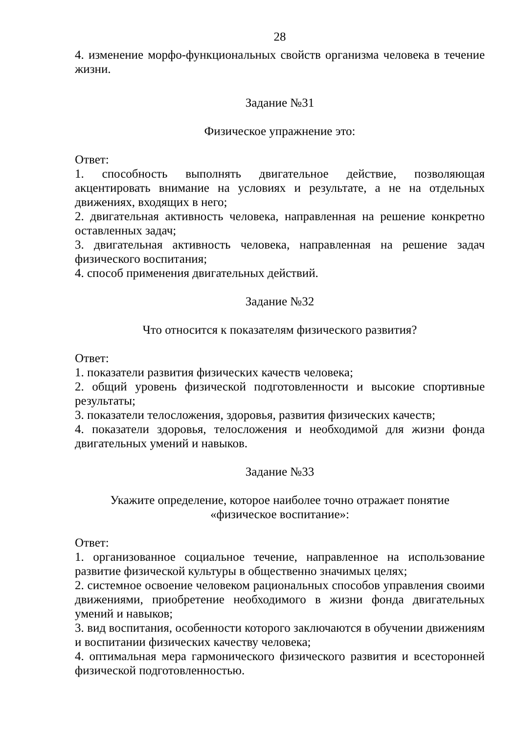28
4. изменение морфо-функциональных свойств организма человека в течение жизни.
Задание №31
Физическое упражнение это:
Ответ:
1. способность выполнять двигательное действие, позволяющая акцентировать внимание на условиях и результате, а не на отдельных движениях, входящих в него;
2. двигательная активность человека, направленная на решение конкретно оставленных задач;
3. двигательная активность человека, направленная на решение задач физического воспитания;
4. способ применения двигательных действий.
Задание №32
Что относится к показателям физического развития?
Ответ:
1. показатели развития физических качеств человека;
2. общий уровень физической подготовленности и высокие спортивные результаты;
3. показатели телосложения, здоровья, развития физических качеств;
4. показатели здоровья, телосложения и необходимой для жизни фонда двигательных умений и навыков.
Задание №33
Укажите определение, которое наиболее точно отражает понятие
«физическое воспитание»:
Ответ:
1. организованное социальное течение, направленное на использование развитие физической культуры в общественно значимых целях;
2. системное освоение человеком рациональных способов управления своими движениями, приобретение необходимого в жизни фонда двигательных умений и навыков;
3. вид воспитания, особенности которого заключаются в обучении движениям и воспитании физических качеству человека;
4. оптимальная мера гармонического физического развития и всесторонней физической подготовленностью.